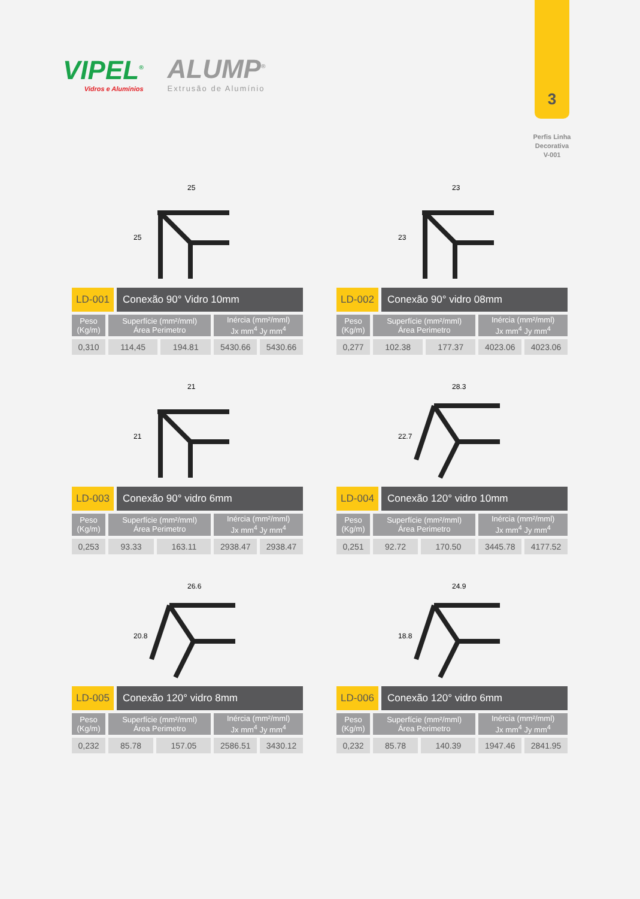VIPEL<sup>®</sup>
Vidros e Alumínios
ALUMP<sup>®</sup>
Extrusão de Alumínio
3
Perfis Linha
Decorativa
V-001
25
25
LD-001 Conexão 90° Vidro 10mm
| Peso (Kg/m) | Superfície (mm²/mml) Área Perimetro | | Inércia (mm²/mml) Jx mm<sup>4</sup> Jy mm<sup>4</sup> | |
| --- | --- | --- | --- | --- |
| 0,310 | 114,45 | 194.81 | 5430.66 | 5430.66 |
23
23
LD-002 Conexão 90° vidro 08mm
| Peso (Kg/m) | Superfície (mm²/mml) Área Perimetro | | Inércia (mm²/mml) Jx mm<sup>4</sup> Jy mm<sup>4</sup> | |
| --- | --- | --- | --- | --- |
| 0,277 | 102.38 | 177.37 | 4023.06 | 4023.06 |
21
21
LD-003 Conexão 90° vidro 6mm
| Peso (Kg/m) | Superfície (mm²/mml) Área Perimetro | | Inércia (mm²/mml) Jx mm<sup>4</sup> Jy mm<sup>4</sup> | |
| --- | --- | --- | --- | --- |
| 0,253 | 93.33 | 163.11 | 2938.47 | 2938.47 |
28.3
22.7
LD-004 Conexão 120° vidro 10mm
| Peso (Kg/m) | Superfície (mm²/mml) Área Perimetro | | Inércia (mm²/mml) Jx mm<sup>4</sup> Jy mm<sup>4</sup> | |
| --- | --- | --- | --- | --- |
| 0,251 | 92.72 | 170.50 | 3445.78 | 4177.52 |
26.6
20.8
LD-005 Conexão 120° vidro 8mm
| Peso (Kg/m) | Superfície (mm²/mml) Área Perimetro | | Inércia (mm²/mml) Jx mm<sup>4</sup> Jy mm<sup>4</sup> | |
| --- | --- | --- | --- | --- |
| 0,232 | 85.78 | 157.05 | 2586.51 | 3430.12 |
24.9
18.8
LD-006 Conexão 120° vidro 6mm
| Peso (Kg/m) | Superfície (mm²/mml) Área Perimetro | | Inércia (mm²/mml) Jx mm<sup>4</sup> Jy mm<sup>4</sup> | |
| --- | --- | --- | --- | --- |
| 0,232 | 85.78 | 140.39 | 1947.46 | 2841.95 |